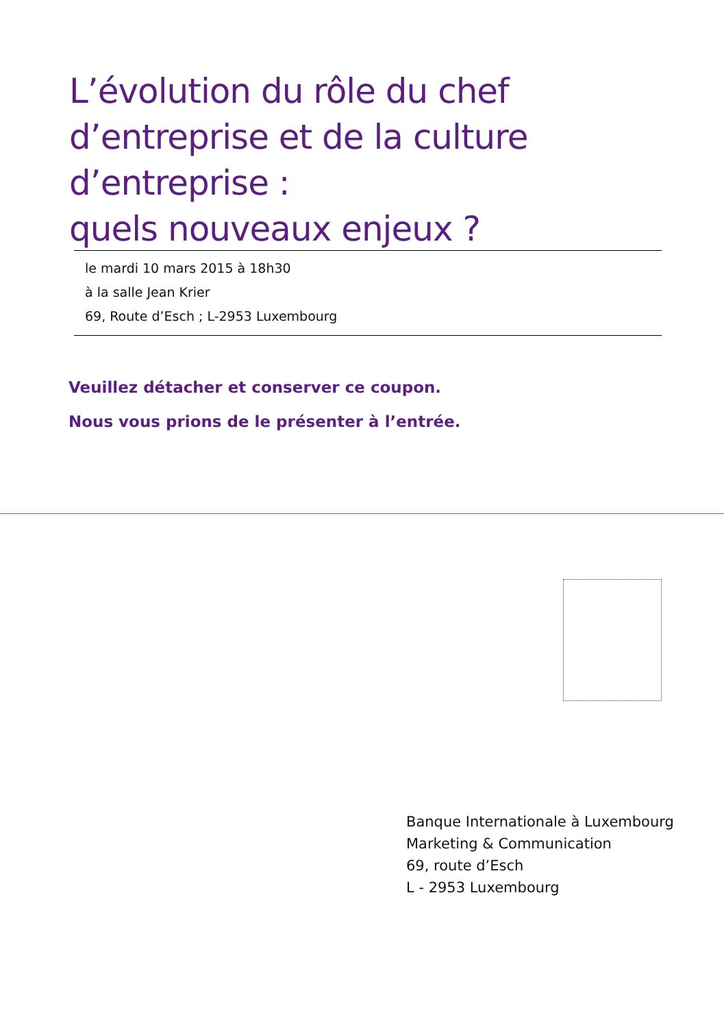L’évolution du rôle du chef d’entreprise et de la culture d’entreprise :
quels nouveaux enjeux ?
le mardi 10 mars 2015 à 18h30
à la salle Jean Krier
69, Route d’Esch ; L-2953 Luxembourg
Veuillez détacher et conserver ce coupon.
Nous vous prions de le présenter à l’entrée.
Banque Internationale à Luxembourg
Marketing & Communication
69, route d’Esch
L - 2953 Luxembourg